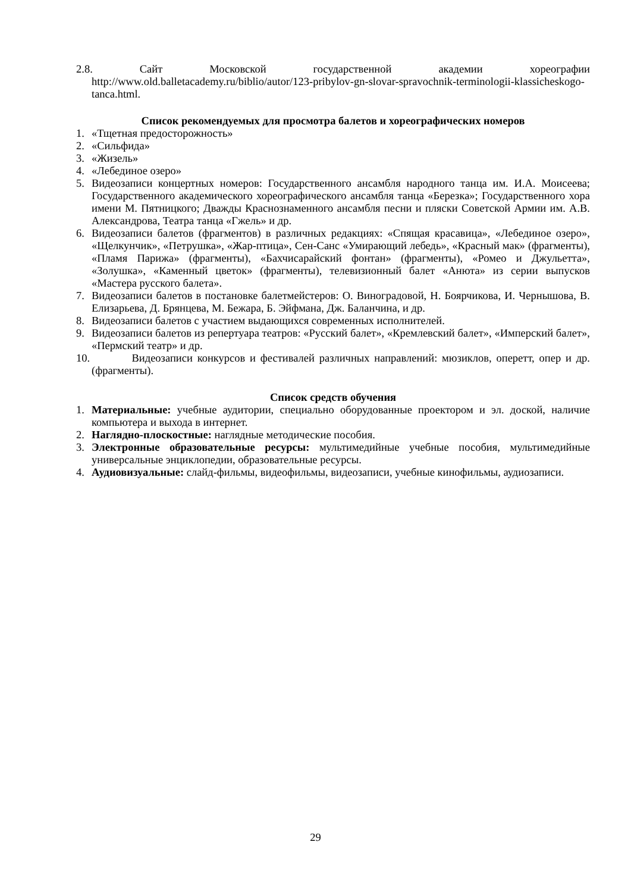2.8. Сайт Московской государственной академии хореографии
http://www.old.balletacademy.ru/biblio/autor/123-pribylov-gn-slovar-spravochnik-terminologii-klassicheskogo-tanca.html.
Список рекомендуемых для просмотра балетов и хореографических номеров
1. «Тщетная предосторожность»
2. «Сильфида»
3. «Жизель»
4. «Лебединое озеро»
5. Видеозаписи концертных номеров: Государственного ансамбля народного танца им. И.А. Моисеева; Государственного академического хореографического ансамбля танца «Березка»; Государственного хора имени М. Пятницкого; Дважды Краснознаменного ансамбля песни и пляски Советской Армии им. А.В. Александрова, Театра танца «Гжель» и др.
6. Видеозаписи балетов (фрагментов) в различных редакциях: «Спящая красавица», «Лебединое озеро», «Щелкунчик», «Петрушка», «Жар-птица», Сен-Санс «Умирающий лебедь», «Красный мак» (фрагменты), «Пламя Парижа» (фрагменты), «Бахчисарайский фонтан» (фрагменты), «Ромео и Джульетта», «Золушка», «Каменный цветок» (фрагменты), телевизионный балет «Анюта» из серии выпусков «Мастера русского балета».
7. Видеозаписи балетов в постановке балетмейстеров: О. Виноградовой, Н. Боярчикова, И. Чернышова, В. Елизарьева, Д. Брянцева, М. Бежара, Б. Эйфмана, Дж. Баланчина, и др.
8. Видеозаписи балетов с участием выдающихся современных исполнителей.
9. Видеозаписи балетов из репертуара театров: «Русский балет», «Кремлевский балет», «Имперский балет», «Пермский театр» и др.
10. Видеозаписи конкурсов и фестивалей различных направлений: мюзиклов, оперетт, опер и др. (фрагменты).
Список средств обучения
1. Материальные: учебные аудитории, специально оборудованные проектором и эл. доской, наличие компьютера и выхода в интернет.
2. Наглядно-плоскостные: наглядные методические пособия.
3. Электронные образовательные ресурсы: мультимедийные учебные пособия, мультимедийные универсальные энциклопедии, образовательные ресурсы.
4. Аудиовизуальные: слайд-фильмы, видеофильмы, видеозаписи, учебные кинофильмы, аудиозаписи.
29